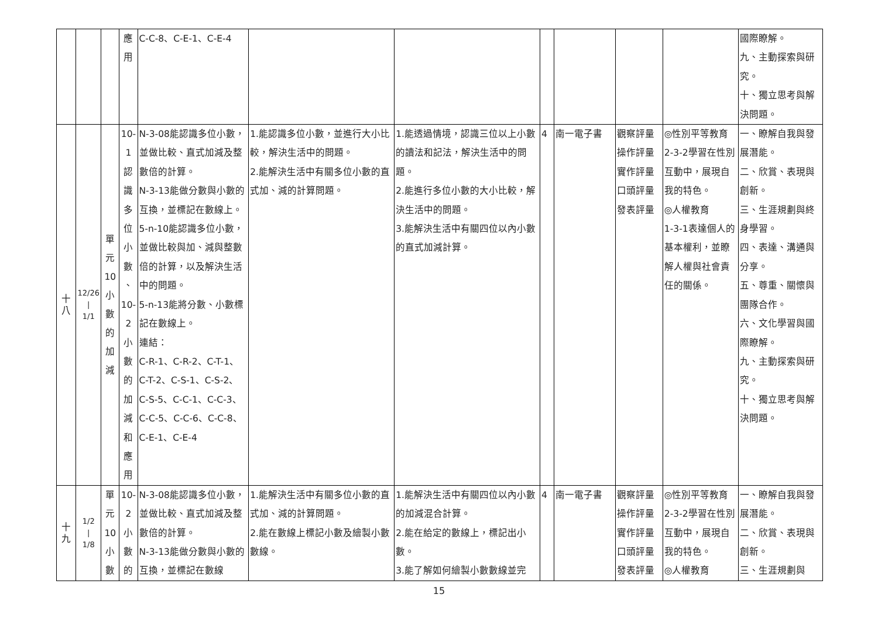| | | | 應 用 | C-C-8、C-E-1、C-E-4 | | | | | | | 國際瞭解。 九、主動探索與研究。 十、獨立思考與解決問題。 |
| 十 八 | 12/26 / 1/1 | 單 元 10 小 數 的 加 減 | 10- 1 認 識 多 位 小 數 、 10- 2 小 數 的 加 減 和 應 用 | N-3-08能認識多位小數，並做比較、直式加減及整數倍的計算。 N-3-13能做分數與小數的互換，並標記在數線上。 5-n-10能認識多位小數，並做比較與加、減與整數倍的計算，以及解決生活中的問題。 5-n-13能將分數、小數標記在數線上。 連結： C-R-1、C-R-2、C-T-1、C-T-2、C-S-1、C-S-2、C-S-5、C-C-1、C-C-3、C-C-5、C-C-6、C-C-8、C-E-1、C-E-4 | 1.能認識多位小數，並進行大小比較，解決生活中的問題。 2.能解決生活中有關多位小數的直式加、減的計算問題。 | 1.能透過情境，認識三位以上小數的讀法和記法，解決生活中的問題。 2.能進行多位小數的大小比較，解決生活中的問題。 3.能解決生活中有關四位以內小數的直式加減計算。 | 4 | 南一電子書 | 觀察評量 操作評量 實作評量 口頭評量 發表評量 | ◎性別平等教育 2-3-2學習在性別互動中，展現自我的特色。 ◎人權教育 1-3-1表達個人的基本權利，並瞭解人權與社會責任的關係。 | 一、瞭解自我與發展潛能。 二、欣賞、表現與創新。 三、生涯規劃與終身學習。 四、表達、溝通與分享。 五、尊重、關懷與團隊合作。 六、文化學習與國際瞭解。 九、主動探索與研究。 十、獨立思考與解決問題。 |
| 十 九 | 1/2 / 1/8 | 單 元 10 小 數 | 10- 2 小 數 的 | N-3-08能認識多位小數，並做比較、直式加減及整數倍的計算。 N-3-13能做分數與小數的互換，並標記在數線 | 1.能解決生活中有關多位小數的直式加、減的計算問題。 2.能在數線上標記小數及繪製小數數線。 | 1.能解決生活中有關四位以內小數的加減混合計算。 2.能在給定的數線上，標記出小數。 3.能了解如何繪製小數數線並完 | 4 | 南一電子書 | 觀察評量 操作評量 實作評量 口頭評量 發表評量 | ◎性別平等教育 2-3-2學習在性別互動中，展現自我的特色。 ◎人權教育 | 一、瞭解自我與發展潛能。 二、欣賞、表現與創新。 三、生涯規劃與 |
15